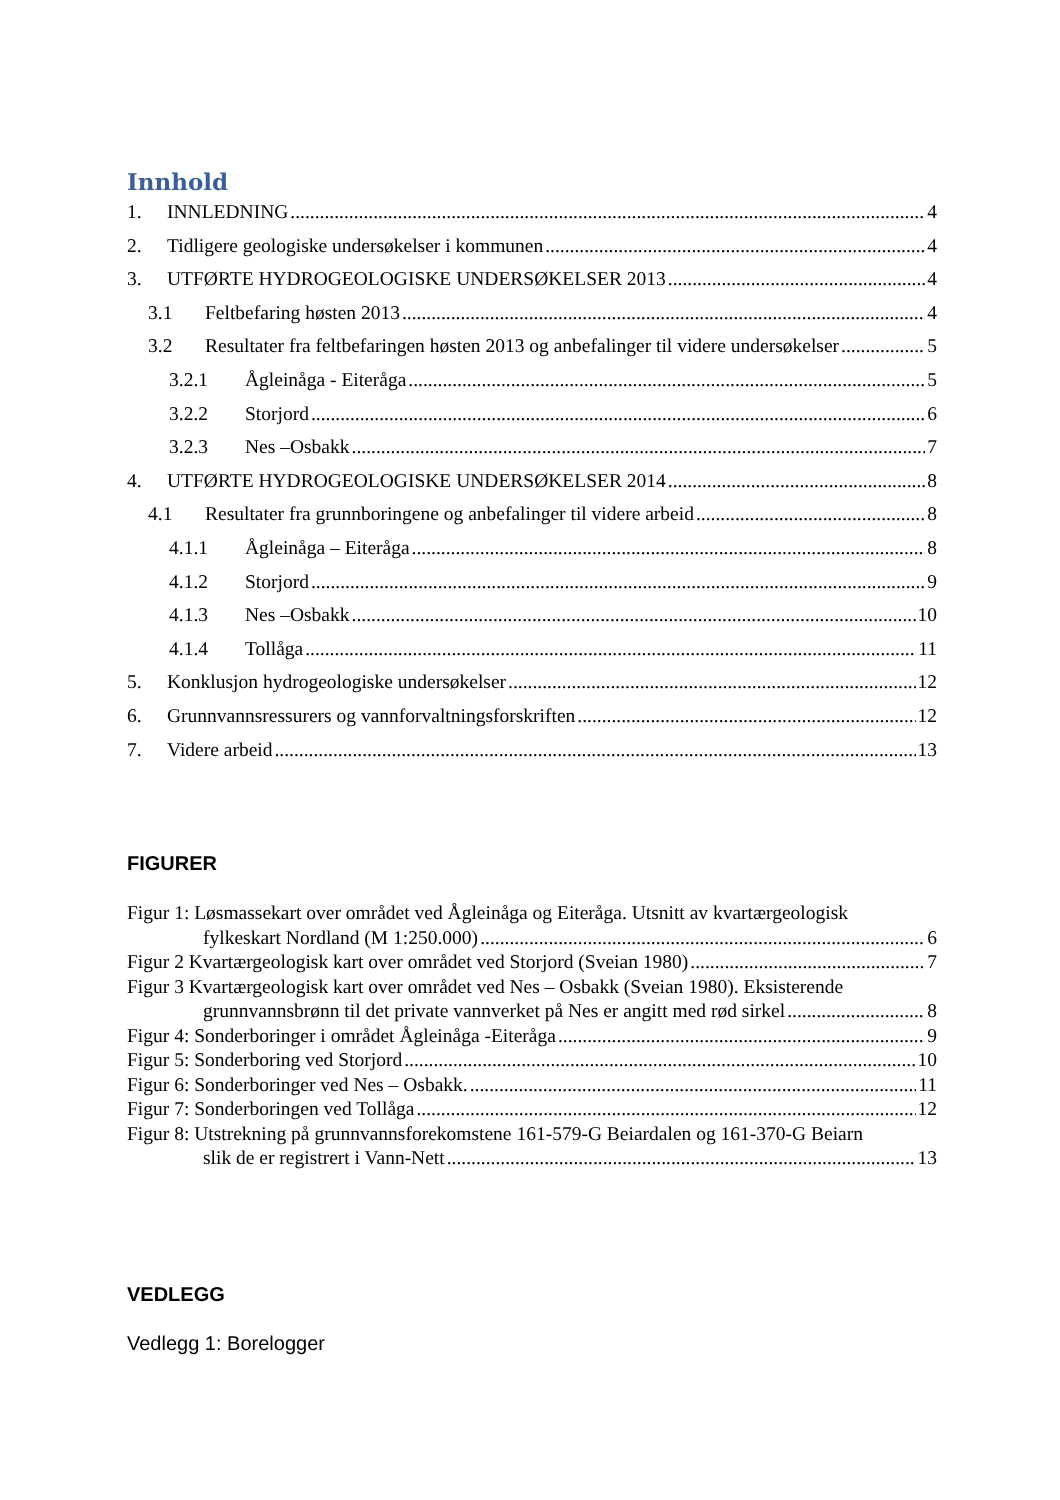Innhold
1. INNLEDNING 4
2. Tidligere geologiske undersøkelser i kommunen 4
3. UTFØRTE HYDROGEOLOGISKE UNDERSØKELSER 2013 4
3.1 Feltbefaring høsten 2013 4
3.2 Resultater fra feltbefaringen høsten 2013 og anbefalinger til videre undersøkelser 5
3.2.1 Ågleinåga - Eiteråga 5
3.2.2 Storjord 6
3.2.3 Nes –Osbakk 7
4. UTFØRTE HYDROGEOLOGISKE UNDERSØKELSER 2014 8
4.1 Resultater fra grunnboringene og anbefalinger til videre arbeid 8
4.1.1 Ågleinåga – Eiteråga 8
4.1.2 Storjord 9
4.1.3 Nes –Osbakk 10
4.1.4 Tollåga 11
5. Konklusjon hydrogeologiske undersøkelser 12
6. Grunnvannsressurers og vannforvaltningsforskriften 12
7. Videre arbeid 13
FIGURER
Figur 1: Løsmassekart over området ved Ågleinåga og Eiteråga. Utsnitt av kvartærgeologisk
fylkeskart Nordland (M 1:250.000) 6
Figur 2 Kvartærgeologisk kart over området ved Storjord (Sveian 1980) 7
Figur 3 Kvartærgeologisk kart over området ved Nes – Osbakk (Sveian 1980). Eksisterende
grunnvannsbrønn til det private vannverket på Nes er angitt med rød sirkel 8
Figur 4: Sonderboringer i området Ågleinåga -Eiteråga 9
Figur 5: Sonderboring ved Storjord 10
Figur 6: Sonderboringer ved Nes – Osbakk. 11
Figur 7: Sonderboringen ved Tollåga 12
Figur 8: Utstrekning på grunnvannsforekomstene 161-579-G Beiardalen og 161-370-G Beiarn
slik de er registrert i Vann-Nett 13
VEDLEGG
Vedlegg 1: Borelogger